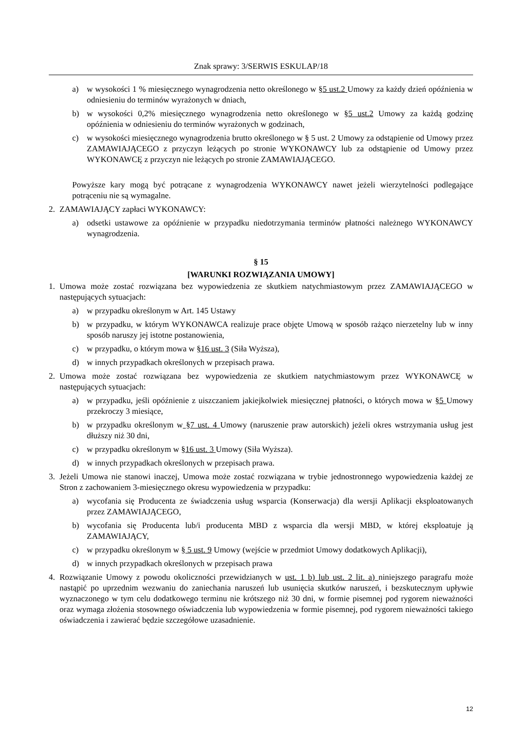Znak sprawy: 3/SERWIS ESKULAP/18
a) w wysokości 1 % miesięcznego wynagrodzenia netto określonego w §5 ust.2 Umowy za każdy dzień opóźnienia w odniesieniu do terminów wyrażonych w dniach,
b) w wysokości 0,2% miesięcznego wynagrodzenia netto określonego w §5 ust.2 Umowy za każdą godzinę opóźnienia w odniesieniu do terminów wyrażonych w godzinach,
c) w wysokości miesięcznego wynagrodzenia brutto określonego w § 5 ust. 2 Umowy za odstąpienie od Umowy przez ZAMAWIAJĄCEGO z przyczyn leżących po stronie WYKONAWCY lub za odstąpienie od Umowy przez WYKONAWCĘ z przyczyn nie leżących po stronie ZAMAWIAJĄCEGO.
Powyższe kary mogą być potrącane z wynagrodzenia WYKONAWCY nawet jeżeli wierzytelności podlegające potrąceniu nie są wymagalne.
2. ZAMAWIAJĄCY zapłaci WYKONAWCY:
a) odsetki ustawowe za opóźnienie w przypadku niedotrzymania terminów płatności należnego WYKONAWCY wynagrodzenia.
§ 15
[WARUNKI ROZWIĄZANIA UMOWY]
1. Umowa może zostać rozwiązana bez wypowiedzenia ze skutkiem natychmiastowym przez ZAMAWIAJĄCEGO w następujących sytuacjach:
a) w przypadku określonym w Art. 145 Ustawy
b) w przypadku, w którym WYKONAWCA realizuje prace objęte Umową w sposób rażąco nierzetelny lub w inny sposób naruszy jej istotne postanowienia,
c) w przypadku, o którym mowa w §16 ust. 3 (Siła Wyższa),
d) w innych przypadkach określonych w przepisach prawa.
2. Umowa może zostać rozwiązana bez wypowiedzenia ze skutkiem natychmiastowym przez WYKONAWCĘ w następujących sytuacjach:
a) w przypadku, jeśli opóźnienie z uiszczaniem jakiejkolwiek miesięcznej płatności, o których mowa w §5 Umowy przekroczy 3 miesiące,
b) w przypadku określonym w §7 ust. 4 Umowy (naruszenie praw autorskich) jeżeli okres wstrzymania usług jest dłuższy niż 30 dni,
c) w przypadku określonym w §16 ust. 3 Umowy (Siła Wyższa).
d) w innych przypadkach określonych w przepisach prawa.
3. Jeżeli Umowa nie stanowi inaczej, Umowa może zostać rozwiązana w trybie jednostronnego wypowiedzenia każdej ze Stron z zachowaniem 3-miesięcznego okresu wypowiedzenia w przypadku:
a) wycofania się Producenta ze świadczenia usług wsparcia (Konserwacja) dla wersji Aplikacji eksploatowanych przez ZAMAWIAJĄCEGO,
b) wycofania się Producenta lub/i producenta MBD z wsparcia dla wersji MBD, w której eksploatuje ją ZAMAWIAJĄCY,
c) w przypadku określonym w § 5 ust. 9 Umowy (wejście w przedmiot Umowy dodatkowych Aplikacji),
d) w innych przypadkach określonych w przepisach prawa
4. Rozwiązanie Umowy z powodu okoliczności przewidzianych w ust. 1 b) lub ust. 2 lit. a) niniejszego paragrafu może nastąpić po uprzednim wezwaniu do zaniechania naruszeń lub usunięcia skutków naruszeń, i bezskutecznym upływie wyznaczonego w tym celu dodatkowego terminu nie krótszego niż 30 dni, w formie pisemnej pod rygorem nieważności oraz wymaga złożenia stosownego oświadczenia lub wypowiedzenia w formie pisemnej, pod rygorem nieważności takiego oświadczenia i zawierać będzie szczegółowe uzasadnienie.
12